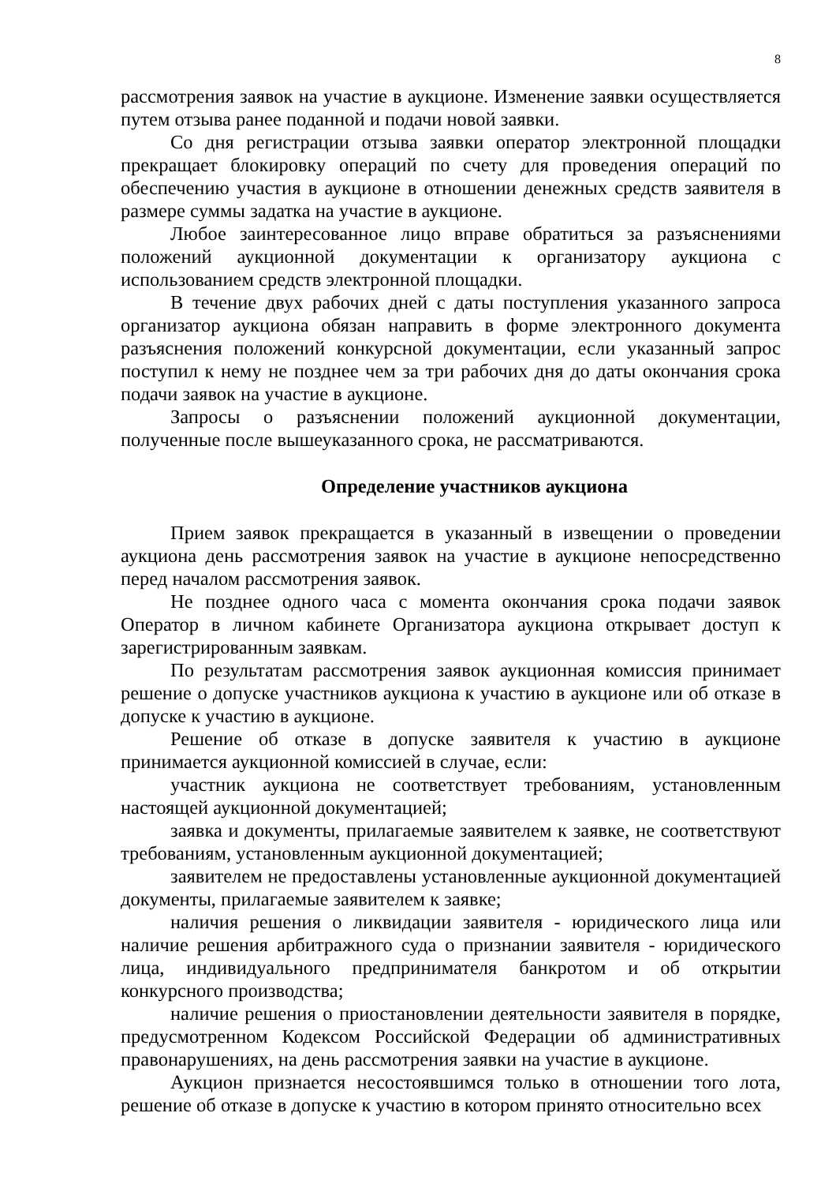8
рассмотрения заявок на участие в аукционе. Изменение заявки осуществляется путем отзыва ранее поданной и подачи новой заявки.
Со дня регистрации отзыва заявки оператор электронной площадки прекращает блокировку операций по счету для проведения операций по обеспечению участия в аукционе в отношении денежных средств заявителя в размере суммы задатка на участие в аукционе.
Любое заинтересованное лицо вправе обратиться за разъяснениями положений аукционной документации к организатору аукциона с использованием средств электронной площадки.
В течение двух рабочих дней с даты поступления указанного запроса организатор аукциона обязан направить в форме электронного документа разъяснения положений конкурсной документации, если указанный запрос поступил к нему не позднее чем за три рабочих дня до даты окончания срока подачи заявок на участие в аукционе.
Запросы о разъяснении положений аукционной документации, полученные после вышеуказанного срока, не рассматриваются.
Определение участников аукциона
Прием заявок прекращается в указанный в извещении о проведении аукциона день рассмотрения заявок на участие в аукционе непосредственно перед началом рассмотрения заявок.
Не позднее одного часа с момента окончания срока подачи заявок Оператор в личном кабинете Организатора аукциона открывает доступ к зарегистрированным заявкам.
По результатам рассмотрения заявок аукционная комиссия принимает решение о допуске участников аукциона к участию в аукционе или об отказе в допуске к участию в аукционе.
Решение об отказе в допуске заявителя к участию в аукционе принимается аукционной комиссией в случае, если:
участник аукциона не соответствует требованиям, установленным настоящей аукционной документацией;
заявка и документы, прилагаемые заявителем к заявке, не соответствуют требованиям, установленным аукционной документацией;
заявителем не предоставлены установленные аукционной документацией документы, прилагаемые заявителем к заявке;
наличия решения о ликвидации заявителя - юридического лица или наличие решения арбитражного суда о признании заявителя - юридического лица, индивидуального предпринимателя банкротом и об открытии конкурсного производства;
наличие решения о приостановлении деятельности заявителя в порядке, предусмотренном Кодексом Российской Федерации об административных правонарушениях, на день рассмотрения заявки на участие в аукционе.
Аукцион признается несостоявшимся только в отношении того лота, решение об отказе в допуске к участию в котором принято относительно всех